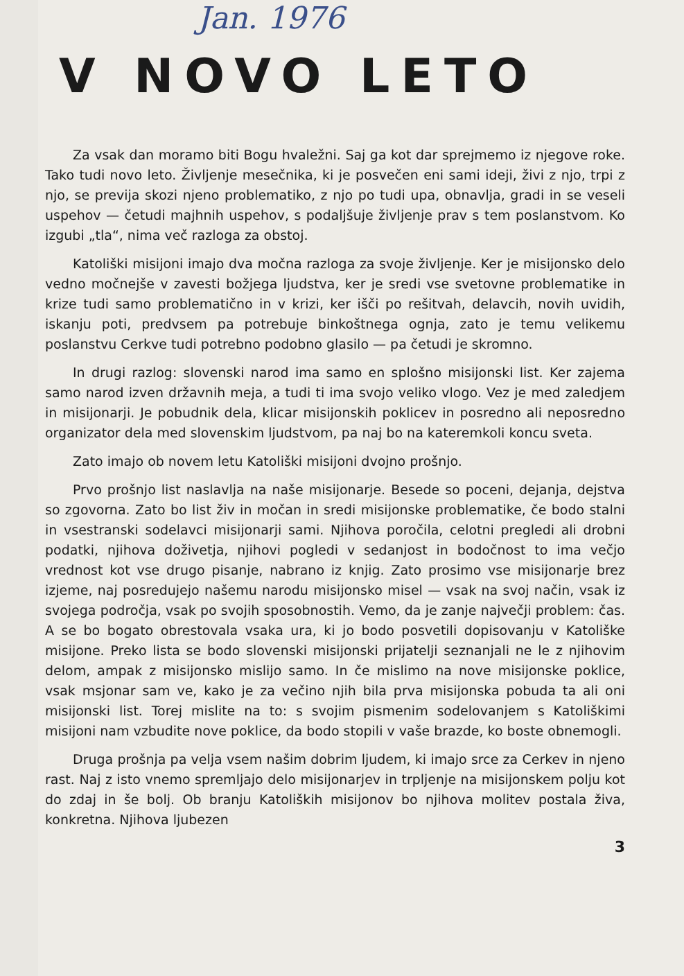Jan. 1976
V NOVO LETO
Za vsak dan moramo biti Bogu hvaležni. Saj ga kot dar sprejmemo iz njegove roke. Tako tudi novo leto. Življenje mesečnika, ki je posvečen eni sami ideji, živi z njo, trpi z njo, se previja skozi njeno problematiko, z njo po tudi upa, obnavlja, gradi in se veseli uspehov — četudi majhnih uspehov, s podaljšuje življenje prav s tem poslanstvom. Ko izgubi „tla“, nima več razloga za obstoj.
Katoliški misijoni imajo dva močna razloga za svoje življenje. Ker je misijonsko delo vedno močnejše v zavesti božjega ljudstva, ker je sredi vse svetovne problematike in krize tudi samo problematično in v krizi, ker išči po rešitvah, delavcih, novih uvidih, iskanju poti, predvsem pa potrebuje binkoštnega ognja, zato je temu velikemu poslanstvu Cerkve tudi potrebno podobno glasilo — pa četudi je skromno.
In drugi razlog: slovenski narod ima samo en splošno misijonski list. Ker zajema samo narod izven državnih meja, a tudi ti ima svojo veliko vlogo. Vez je med zaledjem in misijonarji. Je pobudnik dela, klicar misijonskih poklicev in posredno ali neposredno organizator dela med slovenskim ljudstvom, pa naj bo na kateremkoli koncu sveta.
Zato imajo ob novem letu Katoliški misijoni dvojno prošnjo.
Prvo prošnjo list naslavlja na naše misijonarje. Besede so poceni, dejanja, dejstva so zgovorna. Zato bo list živ in močan in sredi misijonske problematike, če bodo stalni in vsestranski sodelavci misijonarji sami. Njihova poročila, celotni pregledi ali drobni podatki, njihova doživetja, njihovi pogledi v sedanjost in bodočnost to ima večjo vrednost kot vse drugo pisanje, nabrano iz knjig. Zato prosimo vse misijonarje brez izjeme, naj posredujejo našemu narodu misijonsko misel — vsak na svoj način, vsak iz svojega področja, vsak po svojih sposobnostih. Vemo, da je zanje največji problem: čas. A se bo bogato obrestovala vsaka ura, ki jo bodo posvetili dopisovanju v Katoliške misijone. Preko lista se bodo slovenski misijonski prijatelji seznanjali ne le z njihovim delom, ampak z misijonsko mislijo samo. In če mislimo na nove misijonske poklice, vsak msjonar sam ve, kako je za večino njih bila prva misijonska pobuda ta ali oni misijonski list. Torej mislite na to: s svojim pismenim sodelovanjem s Katoliškimi misijoni nam vzbudite nove poklice, da bodo stopili v vaše brazde, ko boste obnemogli.
Druga prošnja pa velja vsem našim dobrim ljudem, ki imajo srce za Cerkev in njeno rast. Naj z isto vnemo spremljajo delo misijonarjev in trpljenje na misijonskem polju kot do zdaj in še bolj. Ob branju Katoliških misijonov bo njihova molitev postala živa, konkretna. Njihova ljubezen
3